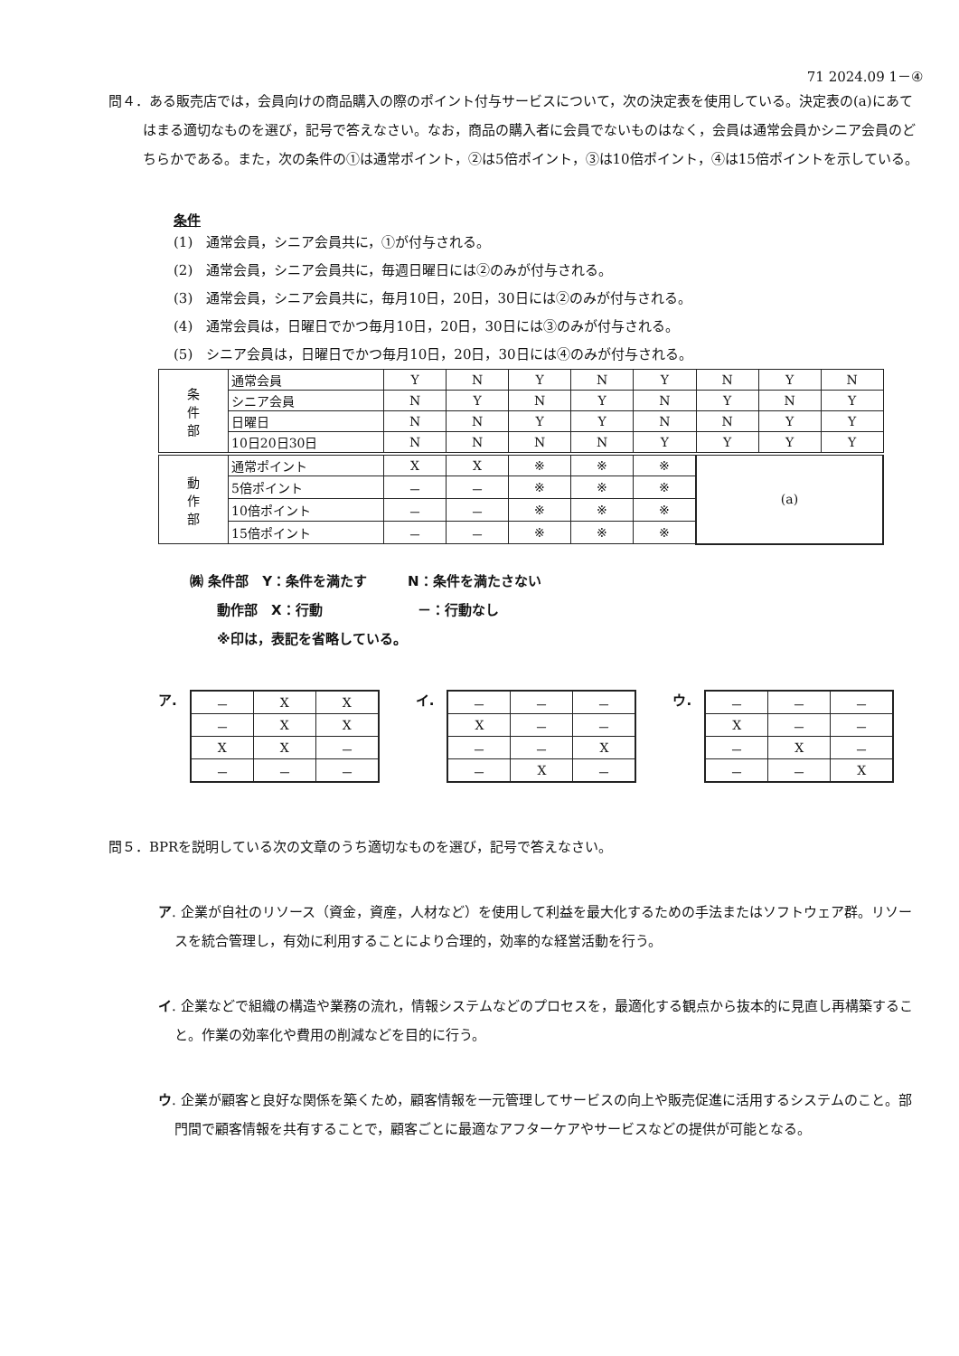71 2024.09 1－④
問４．ある販売店では，会員向けの商品購入の際のポイント付与サービスについて，次の決定表を使用している。決定表の(a)にあてはまる適切なものを選び，記号で答えなさい。なお，商品の購入者に会員でないものはなく，会員は通常会員かシニア会員のどちらかである。また，次の条件の①は通常ポイント，②は5倍ポイント，③は10倍ポイント，④は15倍ポイントを示している。
条件
(1)　通常会員，シニア会員共に，①が付与される。
(2)　通常会員，シニア会員共に，毎週日曜日には②のみが付与される。
(3)　通常会員，シニア会員共に，毎月10日，20日，30日には②のみが付与される。
(4)　通常会員は，日曜日でかつ毎月10日，20日，30日には③のみが付与される。
(5)　シニア会員は，日曜日でかつ毎月10日，20日，30日には④のみが付与される。
| 条 件 部 | 通常会員 | Y | N | Y | N | Y | N | Y | N |
| | シニア会員 | N | Y | N | Y | N | Y | N | Y |
| | 日曜日 | N | N | Y | Y | N | N | Y | Y |
| | 10日20日30日 | N | N | N | N | Y | Y | Y | Y |
| 動 作 部 | 通常ポイント | X | X | ※ | ※ | ※ | (a) | | |
| | 5倍ポイント | － | － | ※ | ※ | ※ | | | |
| | 10倍ポイント | － | － | ※ | ※ | ※ | | | |
| | 15倍ポイント | － | － | ※ | ※ | ※ | | | |
㈱ 条件部　Y：条件を満たす　　　N：条件を満たさない
　　動作部　X：行動　　　　　　　－：行動なし
　　※印は，表記を省略している。
ア.
| － | X | X |
| － | X | X |
| X | X | － |
| － | － | － |
イ.
| － | － | － |
| X | － | － |
| － | － | X |
| － | X | － |
ウ.
| － | － | － |
| X | － | － |
| － | X | － |
| － | － | X |
問５．BPRを説明している次の文章のうち適切なものを選び，記号で答えなさい。
ア. 企業が自社のリソース（資金，資産，人材など）を使用して利益を最大化するための手法またはソフトウェア群。リソースを統合管理し，有効に利用することにより合理的，効率的な経営活動を行う。
イ. 企業などで組織の構造や業務の流れ，情報システムなどのプロセスを，最適化する観点から抜本的に見直し再構築すること。作業の効率化や費用の削減などを目的に行う。
ウ. 企業が顧客と良好な関係を築くため，顧客情報を一元管理してサービスの向上や販売促進に活用するシステムのこと。部門間で顧客情報を共有することで，顧客ごとに最適なアフターケアやサービスなどの提供が可能となる。